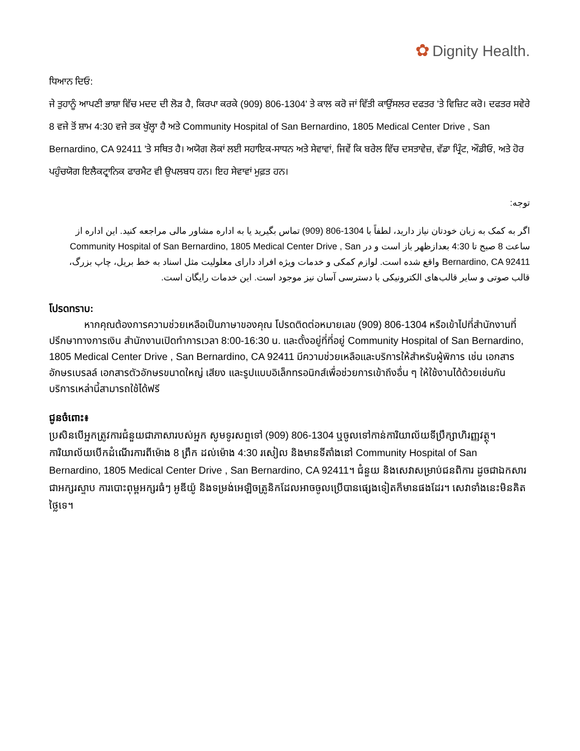✿ Dignity Health.
ਧਿਆਨ ਦਿਓ:
ਜੇ ਤੁਹਾਨੂੰ ਆਪਣੀ ਭਾਸ਼ਾ ਵਿੱਚ ਮਦਦ ਦੀ ਲੋੜ ਹੈ, ਕਿਰਪਾ ਕਰਕੇ (909) 806-1304' ਤੇ ਕਾਲ ਕਰੋ ਜਾਂ ਵਿੱਤੀ ਕਾਉਂਸਲਰ ਦਫਤਰ 'ਤੇ ਵਿਜ਼ਿਟ ਕਰੋ। ਦਫਤਰ ਸਵੇਰੇ 8 ਵਜੇ ਤੋਂ ਸ਼ਾਮ 4:30 ਵਜੇ ਤਕ ਖੁੱਲ੍ਹਾ ਹੈ ਅਤੇ Community Hospital of San Bernardino, 1805 Medical Center Drive , San Bernardino, CA 92411 'ਤੇ ਸਥਿਤ ਹੈ। ਅਯੋਗ ਲੋਕਾਂ ਲਈ ਸਹਾਇਕ-ਸਾਧਨ ਅਤੇ ਸੇਵਾਵਾਂ, ਜਿਵੇਂ ਕਿ ਬਰੇਲ ਵਿੱਚ ਦਸਤਾਵੇਜ਼, ਵੱਡਾ ਪ੍ਰਿੰਟ, ਔਡੀਓ, ਅਤੇ ਹੋਰ ਪਹੁੰਚਯੋਗ ਇਲੈਕਟ੍ਰਾਨਿਕ ਫਾਰਮੈਟ ਵੀ ਉਪਲਬਧ ਹਨ। ਇਹ ਸੇਵਾਵਾਂ ਮੁਫ਼ਤ ਹਨ।
توجه:
اگر به کمک به زبان خودتان نیاز دارید، لطفاً با 1304-806 (909) تماس بگیرید یا به اداره مشاور مالی مراجعه کنید. این اداره از ساعت 8 صبح تا 4:30 بعدازظهر باز است و در Community Hospital of San Bernardino, 1805 Medical Center Drive , San Bernardino, CA 92411 واقع شده است. لوازم کمکی و خدمات ویژه افراد دارای معلولیت مثل اسناد به خط بریل، چاپ بزرگ، قالب صوتی و سایر قالب‌های الکترونیکی با دسترسی آسان نیز موجود است. این خدمات رایگان است.
โปรดทราบ:
หากคุณต้องการความช่วยเหลือเป็นภาษาของคุณ โปรดติดต่อหมายเลข (909) 806-1304 หรือเข้าไปที่สำนักงานที่ปรึกษาทางการเงิน สำนักงานเปิดทำการเวลา 8:00-16:30 น. และตั้งอยู่ที่ที่อยู่ Community Hospital of San Bernardino, 1805 Medical Center Drive , San Bernardino, CA 92411 มีความช่วยเหลือและบริการให้สำหรับผู้พิการ เช่น เอกสารอักษรเบรลล์ เอกสารตัวอักษรขนาดใหญ่ เสียง และรูปแบบอิเล็กทรอนิกส์เพื่อช่วยการเข้าถึงอื่น ๆ ให้ใช้งานได้ด้วยเช่นกัน บริการเหล่านี้สามารถใช้ได้ฟรี
ជូនចំពោះ៖
ប្រសិនបើអ្នកត្រូវការជំនួយជាភាសារបស់អ្នក សូមទូរសព្ទទៅ (909) 806-1304 ឬចូលទៅកាន់ការិយាល័យទីប្រឹក្សាហិរញ្ញវត្ថុ។ ការិយាល័យបើកដំណើរការពីម៉ោង 8 ព្រឹក ដល់ម៉ោង 4:30 រសៀល និងមានទីតាំងនៅ Community Hospital of San Bernardino, 1805 Medical Center Drive , San Bernardino, CA 92411។ ជំនួយ និងសេវាសម្រាប់ជនពិការ ដូចជាឯកសារជាអក្សរស្ទាប ការបោះពុម្ពអក្សរធំៗ អូឌីយ៉ូ និងទម្រង់អេឡិចត្រូនិកដែលអាចចូលប្រើបានផ្សេងទៀតក៏មានផងដែរ។ សេវាទាំងនេះមិនគិតថ្លៃទេ។